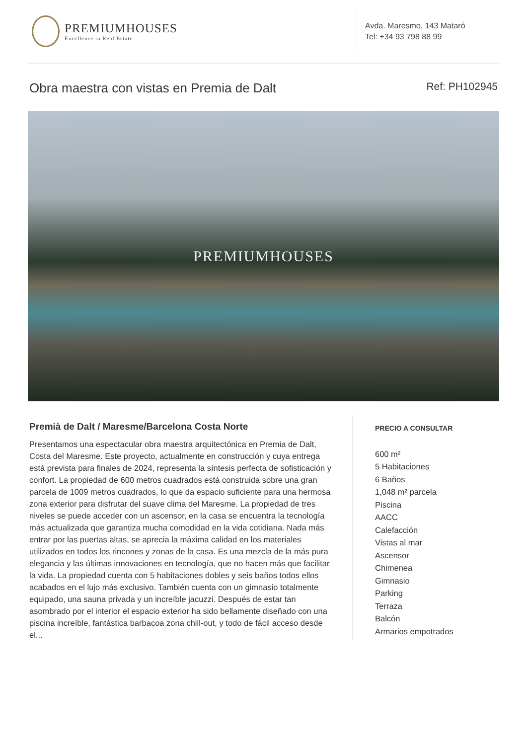PREMIUMHOUSES
Excellence in Real Estate
Avda. Maresme, 143 Mataró
Tel: +34 93 798 88 99
Obra maestra con vistas en Premia de Dalt
Ref: PH102945
PREMIUMHOUSES
Premià de Dalt / Maresme/Barcelona Costa Norte
Presentamos una espectacular obra maestra arquitectónica en Premia de Dalt, Costa del Maresme. Este proyecto, actualmente en construcción y cuya entrega está prevista para finales de 2024, representa la síntesis perfecta de sofisticación y confort. La propiedad de 600 metros cuadrados está construida sobre una gran parcela de 1009 metros cuadrados, lo que da espacio suficiente para una hermosa zona exterior para disfrutar del suave clima del Maresme. La propiedad de tres niveles se puede acceder con un ascensor, en la casa se encuentra la tecnología más actualizada que garantiza mucha comodidad en la vida cotidiana. Nada más entrar por las puertas altas, se aprecia la máxima calidad en los materiales utilizados en todos los rincones y zonas de la casa. Es una mezcla de la más pura elegancia y las últimas innovaciones en tecnología, que no hacen más que facilitar la vida. La propiedad cuenta con 5 habitaciones dobles y seis baños todos ellos acabados en el lujo más exclusivo. También cuenta con un gimnasio totalmente equipado, una sauna privada y un increíble jacuzzi. Después de estar tan asombrado por el interior el espacio exterior ha sido bellamente diseñado con una piscina increíble, fantástica barbacoa zona chill-out, y todo de fácil acceso desde el...
PRECIO A CONSULTAR
600 m²
5 Habitaciones
6 Baños
1,048 m² parcela
Piscina
AACC
Calefacción
Vistas al mar
Ascensor
Chimenea
Gimnasio
Parking
Terraza
Balcón
Armarios empotrados